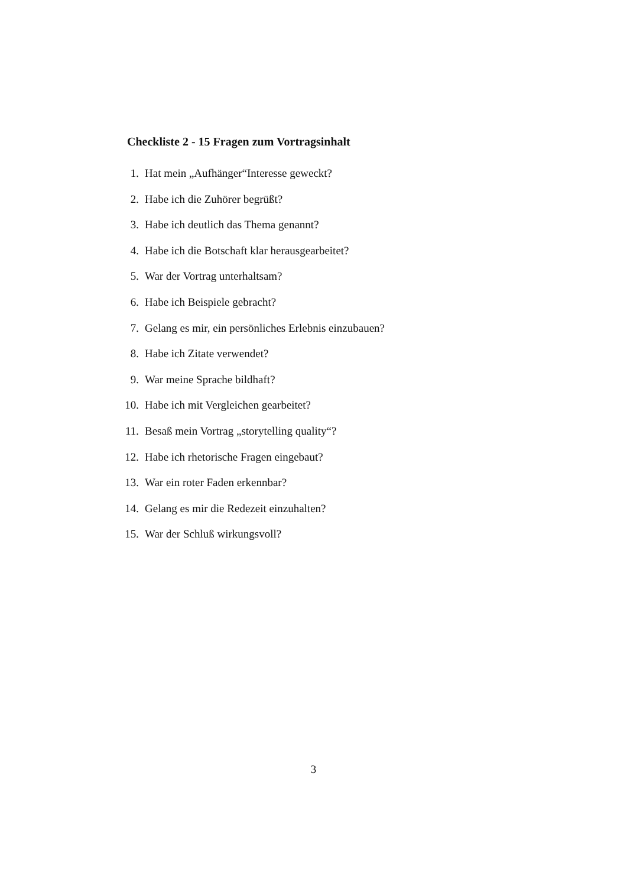Checkliste 2 - 15 Fragen zum Vortragsinhalt
1. Hat mein „Aufhänger“Interesse geweckt?
2. Habe ich die Zuhörer begrüßt?
3. Habe ich deutlich das Thema genannt?
4. Habe ich die Botschaft klar herausgearbeitet?
5. War der Vortrag unterhaltsam?
6. Habe ich Beispiele gebracht?
7. Gelang es mir, ein persönliches Erlebnis einzubauen?
8. Habe ich Zitate verwendet?
9. War meine Sprache bildhaft?
10. Habe ich mit Vergleichen gearbeitet?
11. Besaß mein Vortrag „storytelling quality“?
12. Habe ich rhetorische Fragen eingebaut?
13. War ein roter Faden erkennbar?
14. Gelang es mir die Redezeit einzuhalten?
15. War der Schluß wirkungsvoll?
3